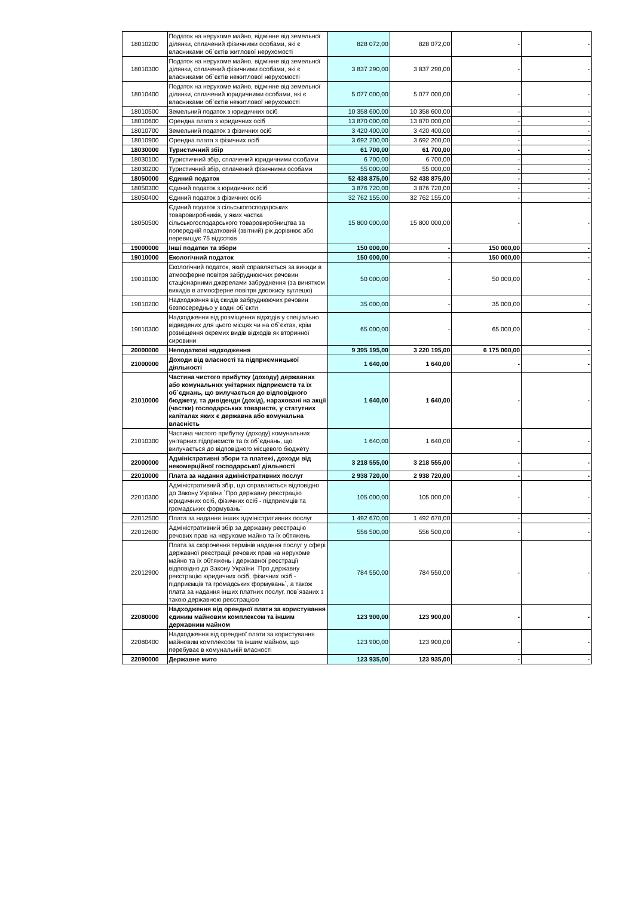| 18010200 | Податок на нерухоме майно, відмінне від земельної ділянки, сплачений фізичними особами, які є власниками об`єктів житлової нерухомості | 828 072,00 | 828 072,00 | - | - |
| 18010300 | Податок на нерухоме майно, відмінне від земельної ділянки, сплачений фізичними особами, які є власниками об`єктів нежитлової нерухомості | 3 837 290,00 | 3 837 290,00 | - | - |
| 18010400 | Податок на нерухоме майно, відмінне від земельної ділянки, сплачений юридичними особами, які є власниками об`єктів нежитлової нерухомості | 5 077 000,00 | 5 077 000,00 | - | - |
| 18010500 | Земельний податок з юридичних осіб | 10 358 600,00 | 10 358 600,00 | - | - |
| 18010600 | Орендна плата з юридичних осіб | 13 870 000,00 | 13 870 000,00 | - | - |
| 18010700 | Земельний податок з фізичних осіб | 3 420 400,00 | 3 420 400,00 | - | - |
| 18010900 | Орендна плата з фізичних осіб | 3 692 200,00 | 3 692 200,00 | - | - |
| 18030000 | Туристичний збір | 61 700,00 | 61 700,00 | - | - |
| 18030100 | Туристичний збір, сплачений юридичними особами | 6 700,00 | 6 700,00 | - | - |
| 18030200 | Туристичний збір, сплачений фізичними особами | 55 000,00 | 55 000,00 | - | - |
| 18050000 | Єдиний податок | 52 438 875,00 | 52 438 875,00 | - | - |
| 18050300 | Єдиний податок з юридичних осіб | 3 876 720,00 | 3 876 720,00 | - | - |
| 18050400 | Єдиний податок з фізичних осіб | 32 762 155,00 | 32 762 155,00 | - | - |
| 18050500 | Єдиний податок з сільськогосподарських товаровиробників, у яких частка сільськогосподарського товаровиробництва за попередній податковий (звітний) рік дорівнює або перевищує 75 відсотків | 15 800 000,00 | 15 800 000,00 | - | - |
| 19000000 | Інші податки та збори | 150 000,00 | - | 150 000,00 | - |
| 19010000 | Екологічний податок | 150 000,00 | - | 150 000,00 | - |
| 19010100 | Екологічний податок, який справляється за викиди в атмосферне повітря забруднюючих речовин стаціонарними джерелами забруднення (за винятком викидів в атмосферне повітря двоокису вуглецю) | 50 000,00 | - | 50 000,00 | - |
| 19010200 | Надходження від скидів забруднюючих речовин безпосередньо у водні об`єкти | 35 000,00 | - | 35 000,00 | - |
| 19010300 | Надходження від розміщення відходів у спеціально відведених для цього місцях чи на об`єктах, крім розміщення окремих видів відходів як вторинної сировини | 65 000,00 | - | 65 000,00 | - |
| 20000000 | Неподаткові надходження | 9 395 195,00 | 3 220 195,00 | 6 175 000,00 | - |
| 21000000 | Доходи від власності та підприємницької діяльності | 1 640,00 | 1 640,00 | - | - |
| 21010000 | Частина чистого прибутку (доходу) державних або комунальних унітарних підприємств та їх об`єднань, що вилучається до відповідного бюджету, та дивіденди (дохід), нараховані на акції (частки) господарських товариств, у статутних капіталах яких є державна або комунальна власність | 1 640,00 | 1 640,00 | - | - |
| 21010300 | Частина чистого прибутку (доходу) комунальних унітарних підприємств та їх об`єднань, що вилучається до відповідного місцевого бюджету | 1 640,00 | 1 640,00 | - | - |
| 22000000 | Адміністративні збори та платежі, доходи від некомерційної господарської діяльності | 3 218 555,00 | 3 218 555,00 | - | - |
| 22010000 | Плата за надання адміністративних послуг | 2 938 720,00 | 2 938 720,00 | - | - |
| 22010300 | Адміністративний збір, що справляється відповідно до Закону України `Про державну реєстрацію юридичних осіб, фізичних осіб - підприємців та громадських формувань` | 105 000,00 | 105 000,00 | - | - |
| 22012500 | Плата за надання інших адміністративних послуг | 1 492 670,00 | 1 492 670,00 | - | - |
| 22012600 | Адміністративний збір за державну реєстрацію речових прав на нерухоме майно та їх обтяжень | 556 500,00 | 556 500,00 | - | - |
| 22012900 | Плата за скорочення термінів надання послуг у сфері державної реєстрації речових прав на нерухоме майно та їх обтяжень і державної реєстрації відповідно до Закону України `Про державну реєстрацію юридичних осіб, фізичних осіб - підприємців та громадських формувань`, а також плата за надання інших платних послуг, пов`язаних з такою державною реєстрацією | 784 550,00 | 784 550,00 | - | - |
| 22080000 | Надходження від орендної плати за користування єдиним майновим комплексом та іншим державним майном | 123 900,00 | 123 900,00 | - | - |
| 22080400 | Надходження від орендної плати за користування майновим комплексом та іншим майном, що перебуває в комунальній власності | 123 900,00 | 123 900,00 | - | - |
| 22090000 | Державне мито | 123 935,00 | 123 935,00 | - | - |